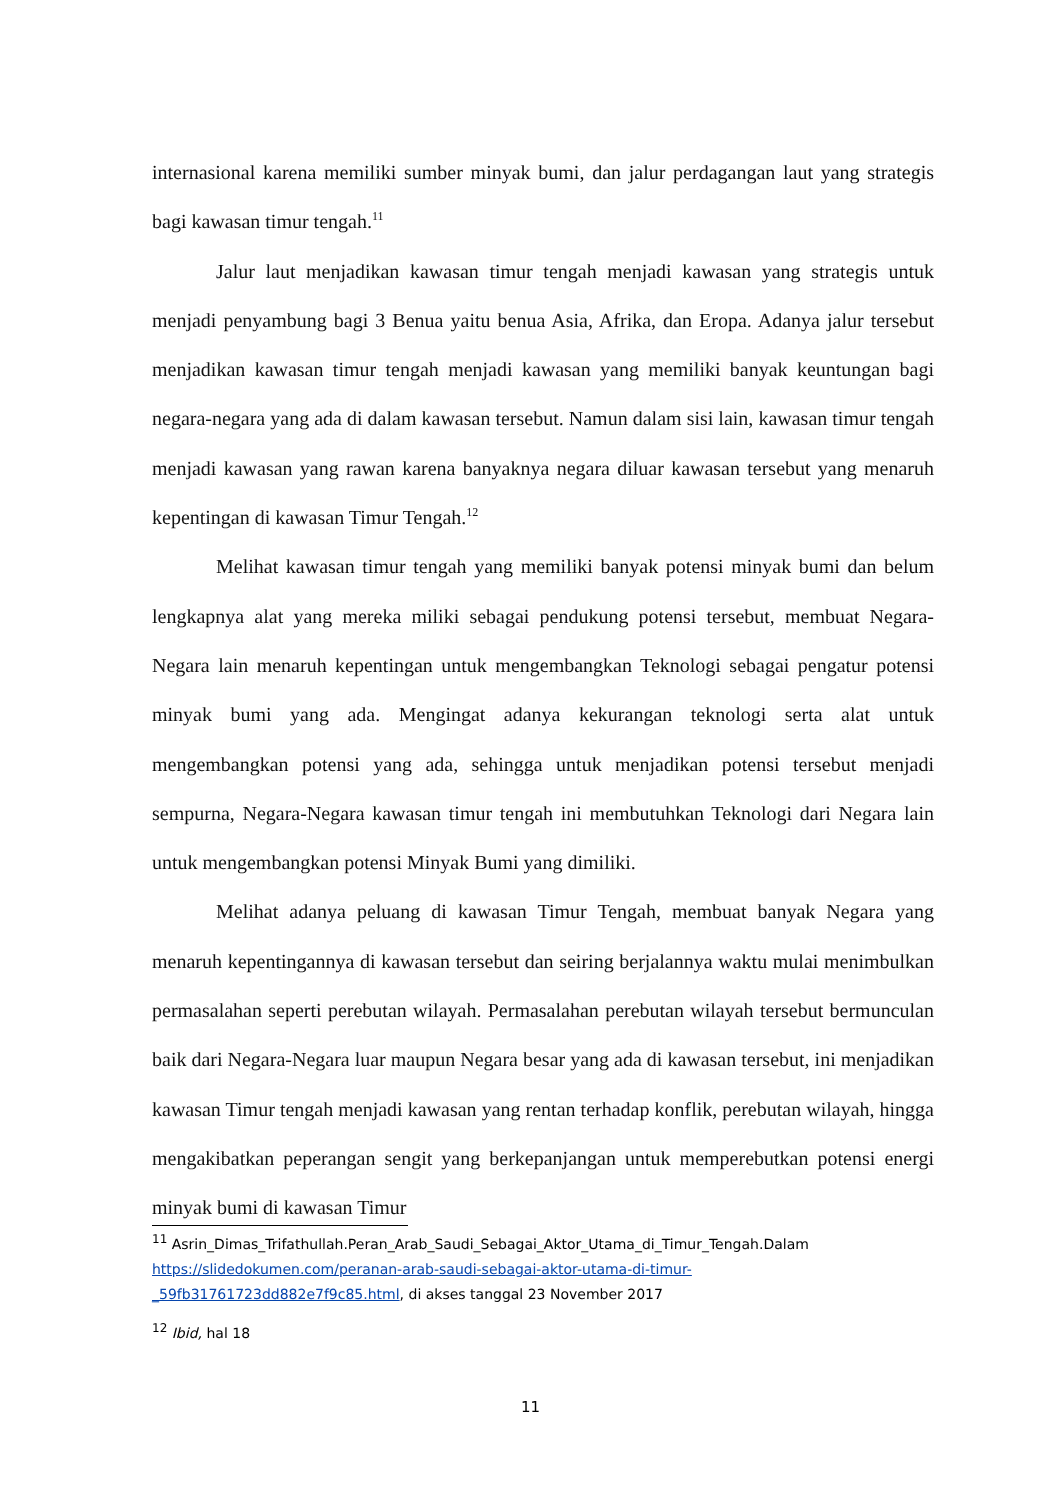internasional karena memiliki sumber minyak bumi, dan jalur perdagangan laut yang strategis bagi kawasan timur tengah.<sup>11</sup>
Jalur laut menjadikan kawasan timur tengah menjadi kawasan yang strategis untuk menjadi penyambung bagi 3 Benua yaitu benua Asia, Afrika, dan Eropa. Adanya jalur tersebut menjadikan kawasan timur tengah menjadi kawasan yang memiliki banyak keuntungan bagi negara-negara yang ada di dalam kawasan tersebut. Namun dalam sisi lain, kawasan timur tengah menjadi kawasan yang rawan karena banyaknya negara diluar kawasan tersebut yang menaruh kepentingan di kawasan Timur Tengah.<sup>12</sup>
Melihat kawasan timur tengah yang memiliki banyak potensi minyak bumi dan belum lengkapnya alat yang mereka miliki sebagai pendukung potensi tersebut, membuat Negara-Negara lain menaruh kepentingan untuk mengembangkan Teknologi sebagai pengatur potensi minyak bumi yang ada. Mengingat adanya kekurangan teknologi serta alat untuk mengembangkan potensi yang ada, sehingga untuk menjadikan potensi tersebut menjadi sempurna, Negara-Negara kawasan timur tengah ini membutuhkan Teknologi dari Negara lain untuk mengembangkan potensi Minyak Bumi yang dimiliki.
Melihat adanya peluang di kawasan Timur Tengah, membuat banyak Negara yang menaruh kepentingannya di kawasan tersebut dan seiring berjalannya waktu mulai menimbulkan permasalahan seperti perebutan wilayah. Permasalahan perebutan wilayah tersebut bermunculan baik dari Negara-Negara luar maupun Negara besar yang ada di kawasan tersebut, ini menjadikan kawasan Timur tengah menjadi kawasan yang rentan terhadap konflik, perebutan wilayah, hingga mengakibatkan peperangan sengit yang berkepanjangan untuk memperebutkan potensi energi minyak bumi di kawasan Timur
<sup>11</sup> Asrin_Dimas_Trifathullah.Peran_Arab_Saudi_Sebagai_Aktor_Utama_di_Timur_Tengah.Dalam https://slidedokumen.com/peranan-arab-saudi-sebagai-aktor-utama-di-timur-_59fb31761723dd882e7f9c85.html, di akses tanggal 23 November 2017
<sup>12</sup> Ibid, hal 18
11